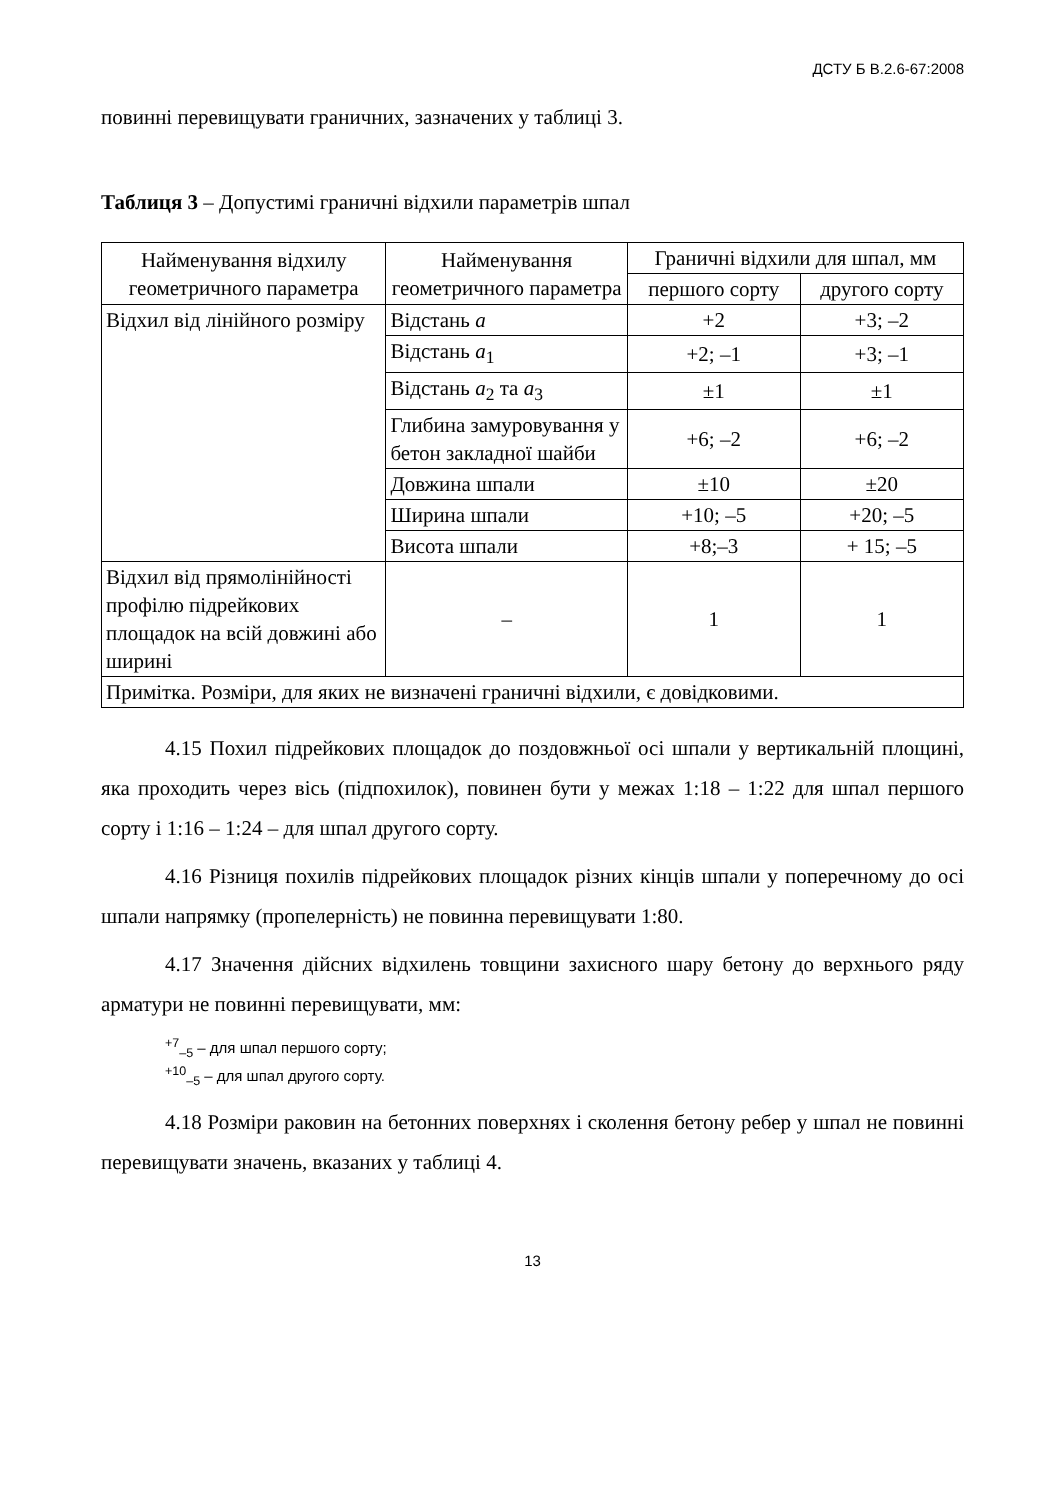ДСТУ Б В.2.6-67:2008
повинні перевищувати граничних, зазначених у таблиці 3.
Таблиця 3 – Допустимі граничні відхили параметрів шпал
| Найменування відхилу геометричного параметра | Найменування геометричного параметра | Граничні відхили для шпал, мм | |
| --- | --- | --- | --- |
| | | першого сорту | другого сорту |
| Відхил від лінійного розміру | Відстань а | +2 | +3; –2 |
| | Відстань а<sub>1</sub> | +2; –1 | +3; –1 |
| | Відстань а<sub>2</sub> та а<sub>3</sub> | ±1 | ±1 |
| | Глибина замуровування у бетон закладної шайби | +6; –2 | +6; –2 |
| | Довжина шпали | ±10 | ±20 |
| | Ширина шпали | +10; –5 | +20; –5 |
| | Висота шпали | +8;–3 | + 15; –5 |
| Відхил від прямолінійності профілю підрейкових площадок на всій довжині або ширині | – | 1 | 1 |
| Примітка. Розміри, для яких не визначені граничні відхили, є довідковими. | | | |
4.15 Похил підрейкових площадок до поздовжньої осі шпали у вертикальній площині, яка проходить через вісь (підпохилок), повинен бути у межах 1:18 – 1:22 для шпал першого сорту і 1:16 – 1:24 – для шпал другого сорту.
4.16 Різниця похилів підрейкових площадок різних кінців шпали у поперечному до осі шпали напрямку (пропелерність) не повинна перевищувати 1:80.
4.17 Значення дійсних відхилень товщини захисного шару бетону до верхнього ряду арматури не повинні перевищувати, мм:
<sup>+7</sup><sub>–5</sub> – для шпал першого сорту;
<sup>+10</sup><sub>–5</sub> – для шпал другого сорту.
4.18 Розміри раковин на бетонних поверхнях і сколення бетону ребер у шпал не повинні перевищувати значень, вказаних у таблиці 4.
13